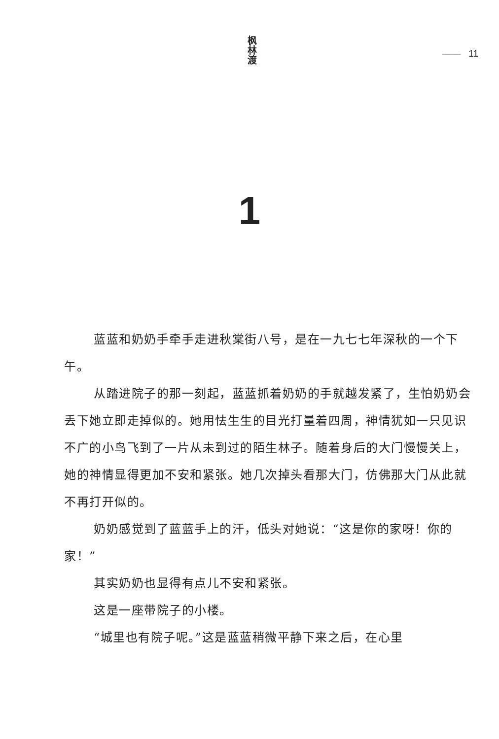枫林渡
—— 11
1
蓝蓝和奶奶手牵手走进秋棠街八号，是在一九七七年深秋的一个下午。
从踏进院子的那一刻起，蓝蓝抓着奶奶的手就越发紧了，生怕奶奶会丢下她立即走掉似的。她用怯生生的目光打量着四周，神情犹如一只见识不广的小鸟飞到了一片从未到过的陌生林子。随着身后的大门慢慢关上，她的神情显得更加不安和紧张。她几次掉头看那大门，仿佛那大门从此就不再打开似的。
奶奶感觉到了蓝蓝手上的汗，低头对她说：“这是你的家呀！你的家！”
其实奶奶也显得有点儿不安和紧张。
这是一座带院子的小楼。
“城里也有院子呢。”这是蓝蓝稍微平静下来之后，在心里